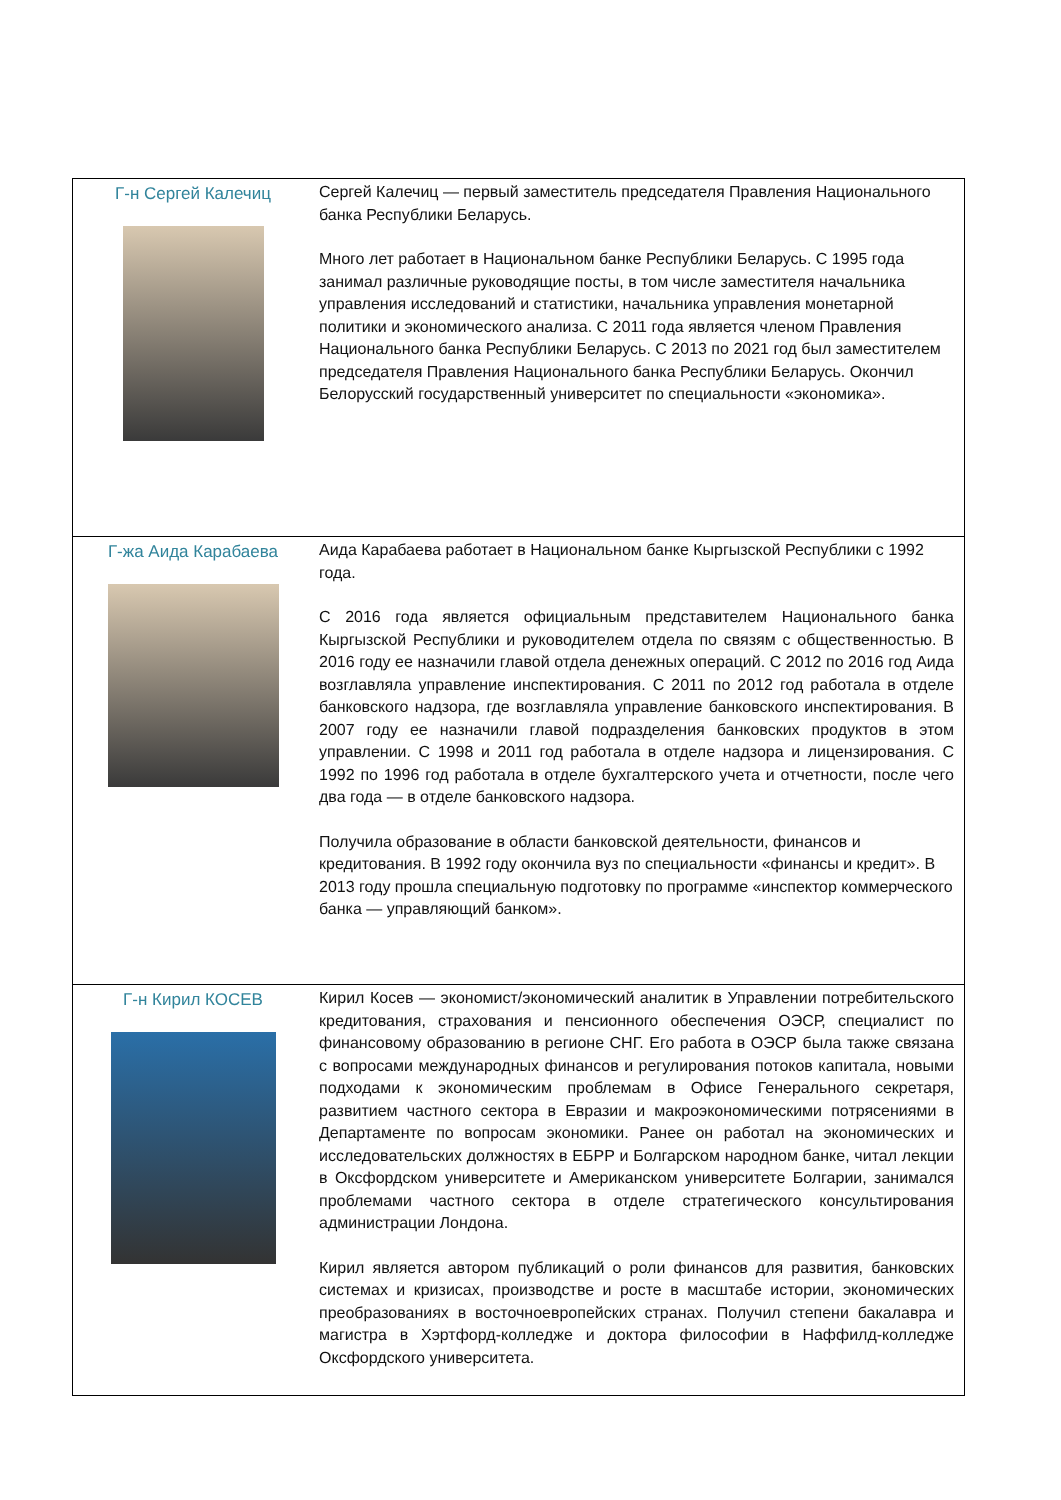| Г-н Сергей Калечиц | Сергей Калечиц — первый заместитель председателя Правления Национального банка Республики Беларусь. Много лет работает в Национальном банке Республики Беларусь. С 1995 года занимал различные руководящие посты, в том числе заместителя начальника управления исследований и статистики, начальника управления монетарной политики и экономического анализа. С 2011 года является членом Правления Национального банка Республики Беларусь. С 2013 по 2021 год был заместителем председателя Правления Национального банка Республики Беларусь. Окончил Белорусский государственный университет по специальности «экономика». |
| Г-жа Аида Карабаева | Аида Карабаева работает в Национальном банке Кыргызской Республики с 1992 года. С 2016 года является официальным представителем Национального банка Кыргызской Республики и руководителем отдела по связям с общественностью. В 2016 году ее назначили главой отдела денежных операций. С 2012 по 2016 год Аида возглавляла управление инспектирования. С 2011 по 2012 год работала в отделе банковского надзора, где возглавляла управление банковского инспектирования. В 2007 году ее назначили главой подразделения банковских продуктов в этом управлении. С 1998 и 2011 год работала в отделе надзора и лицензирования. С 1992 по 1996 год работала в отделе бухгалтерского учета и отчетности, после чего два года — в отделе банковского надзора. Получила образование в области банковской деятельности, финансов и кредитования. В 1992 году окончила вуз по специальности «финансы и кредит». В 2013 году прошла специальную подготовку по программе «инспектор коммерческого банка — управляющий банком». |
| Г-н Кирил КОСЕВ | Кирил Косев — экономист/экономический аналитик в Управлении потребительского кредитования, страхования и пенсионного обеспечения ОЭСР, специалист по финансовому образованию в регионе СНГ. Его работа в ОЭСР была также связана с вопросами международных финансов и регулирования потоков капитала, новыми подходами к экономическим проблемам в Офисе Генерального секретаря, развитием частного сектора в Евразии и макроэкономическими потрясениями в Департаменте по вопросам экономики. Ранее он работал на экономических и исследовательских должностях в ЕБРР и Болгарском народном банке, читал лекции в Оксфордском университете и Американском университете Болгарии, занимался проблемами частного сектора в отделе стратегического консультирования администрации Лондона. Кирил является автором публикаций о роли финансов для развития, банковских системах и кризисах, производстве и росте в масштабе истории, экономических преобразованиях в восточноевропейских странах. Получил степени бакалавра и магистра в Хэртфорд-колледже и доктора философии в Наффилд-колледже Оксфордского университета. |